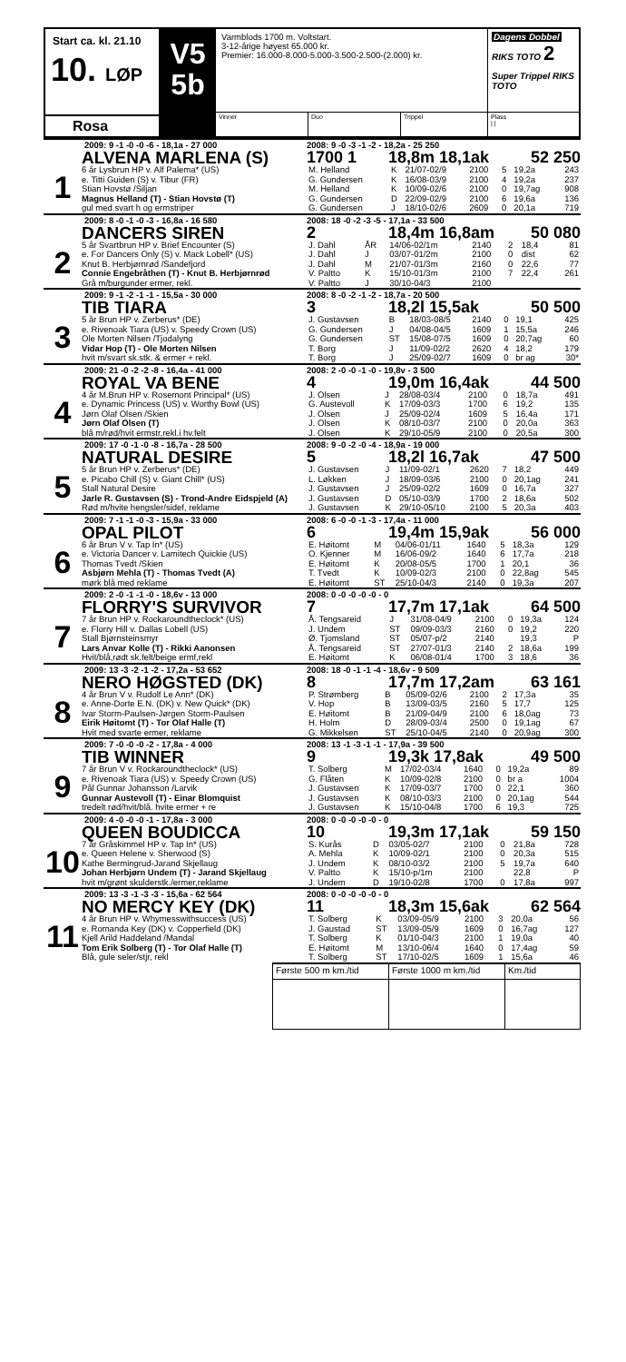Start ca. kl. 21.10
10. LØP
Rosa
V5
5b
Varmblods 1700 m. Voltstart.
3-12-årige høyest 65.000 kr.
Premier: 16.000-8.000-5.000-3.500-2.500-(2.000) kr.
Vinner Duo Trippel
Dagens Dobbel RIKS TOTO 2
Super Trippel RIKS TOTO
Plass
| |
2009: 9 -1 -0 -0 -6 - 18,1a - 27 000
2008: 9 -0 -3 -1 -2 - 18,2a - 25 250
1
ALVENA MARLENA (S)
6 år Lysbrun HP v. Alf Palema* (US)
e. Titti Guiden (S) v. Tibur (FR)
Stian Hovstø /Siljan
Magnus Helland (T) - Stian Hovstø (T)
gul med svart h og ermstriper
1700 1 18,8m 18,1ak 52 250
| M. Helland | K | 21/07-02/9 | 2100 | 5 | 19,2a | 243 |
| G. Gundersen | K | 16/08-03/9 | 2100 | 4 | 19,2a | 237 |
| M. Helland | K | 10/09-02/6 | 2100 | 0 | 19,7ag | 908 |
| G. Gundersen | D | 22/09-02/9 | 2100 | 6 | 19,6a | 136 |
| G. Gundersen | J | 18/10-02/6 | 2609 | 0 | 20,1a | 719 |
2009: 8 -0 -1 -0 -3 - 16,8a - 16 580
2008: 18 -0 -2 -3 -5 - 17,1a - 33 500
2
DANCERS SIREN
5 år Svartbrun HP v. Brief Encounter (S)
e. For Dancers Only (S) v. Mack Lobell* (US)
Knut B. Herbjørnrød /Sandefjord
Connie Engebråthen (T) - Knut B. Herbjørnrød
Grå m/burgunder ermer, rekl.
2 18,4m 16,8am 50 080
| J. Dahl | ÅR | 14/06-02/1m | 2140 | 2 | 18,4 | 81 |
| J. Dahl | J | 03/07-01/2m | 2100 | 0 | dist | 62 |
| J. Dahl | M | 21/07-01/3m | 2160 | 0 | 22,6 | 77 |
| V. Paltto | K | 15/10-01/3m | 2100 | 7 | 22,4 | 261 |
| V. Paltto | J | 30/10-04/3 | 2100 | | | |
2009: 9 -1 -2 -1 -1 - 15,5a - 30 000
2008: 8 -0 -2 -1 -2 - 18,7a - 20 500
3
TIB TIARA
5 år Brun HP v. Zerberus* (DE)
e. Rivenoak Tiara (US) v. Speedy Crown (US)
Ole Morten Nilsen /Tjodalyng
Vidar Hop (T) - Ole Morten Nilsen
hvit m/svart sk.stk. & ermer + rekl.
3 18,2l 15,5ak 50 500
| J. Gustavsen | B | 18/03-08/5 | 2140 | 0 | 19,1 | 425 |
| G. Gundersen | J | 04/08-04/5 | 1609 | 1 | 15,5a | 246 |
| G. Gundersen | ST | 15/08-07/5 | 1609 | 0 | 20,7ag | 60 |
| T. Borg | J | 11/09-02/2 | 2620 | 4 | 18,2 | 179 |
| T. Borg | J | 25/09-02/7 | 1609 | 0 | br ag | 30* |
2009: 21 -0 -2 -2 -8 - 16,4a - 41 000
2008: 2 -0 -0 -1 -0 - 19,8v - 3 500
4
ROYAL VA BENE
4 år M.Brun HP v. Rosemont Principal* (US)
e. Dynamic Princess (US) v. Worthy Bowl (US)
Jørn Olaf Olsen /Skien
Jørn Olaf Olsen (T)
blå m/rød/hvit ermstr,rekl.i hv.felt
4 19,0m 16,4ak 44 500
| J. Olsen | J | 28/08-03/4 | 2100 | 0 | 18,7a | 491 |
| G. Austevoll | K | 17/09-03/3 | 1700 | 6 | 19,2 | 135 |
| J. Olsen | J | 25/09-02/4 | 1609 | 5 | 16,4a | 171 |
| J. Olsen | K | 08/10-03/7 | 2100 | 0 | 20,0a | 363 |
| J. Olsen | K | 29/10-05/9 | 2100 | 0 | 20,5a | 300 |
2009: 17 -0 -1 -0 -8 - 16,7a - 28 500
2008: 9 -0 -2 -0 -4 - 18,9a - 19 000
5
NATURAL DESIRE
5 år Brun HP v. Zerberus* (DE)
e. Picabo Chill (S) v. Giant Chill* (US)
Stall Natural Desire
Jarle R. Gustavsen (S) - Trond-Andre Eidspjeld (A)
Rød m/hvite hengsler/sidef, reklame
5 18,2l 16,7ak 47 500
| J. Gustavsen | J | 11/09-02/1 | 2620 | 7 | 18,2 | 449 |
| L. Løkken | J | 18/09-03/6 | 2100 | 0 | 20,1ag | 241 |
| J. Gustavsen | J | 25/09-02/2 | 1609 | 0 | 16,7a | 327 |
| J. Gustavsen | D | 05/10-03/9 | 1700 | 2 | 18,6a | 502 |
| J. Gustavsen | K | 29/10-05/10 | 2100 | 5 | 20,3a | 403 |
2009: 7 -1 -1 -0 -3 - 15,9a - 33 000
2008: 6 -0 -0 -1 -3 - 17,4a - 11 000
6
OPAL PILOT
6 år Brun V v. Tap In* (US)
e. Victoria Dancer v. Lamitech Quickie (US)
Thomas Tvedt /Skien
Asbjørn Mehla (T) - Thomas Tvedt (A)
mørk blå med reklame
6 19,4m 15,9ak 56 000
| E. Høitomt | M | 04/06-01/11 | 1640 | 5 | 18,3a | 129 |
| O. Kjenner | M | 16/06-09/2 | 1640 | 6 | 17,7a | 218 |
| E. Høitomt | K | 20/08-05/5 | 1700 | 1 | 20,1 | 36 |
| T. Tvedt | K | 10/09-02/3 | 2100 | 0 | 22,8ag | 545 |
| E. Høitomt | ST | 25/10-04/3 | 2140 | 0 | 19,3a | 207 |
2009: 2 -0 -1 -1 -0 - 18,6v - 13 000
2008: 0 -0 -0 -0 -0 - 0
7
FLORRY'S SURVIVOR
7 år Brun HP v. Rockaroundtheclock* (US)
e. Florry Hill v. Dallas Lobell (US)
Stall Bjørnsteinsmyr
Lars Anvar Kolle (T) - Rikki Aanonsen
Hvit/blå,rødt sk.felt/beige ermf,rekl
7 17,7m 17,1ak 64 500
| Å. Tengsareid | J | 31/08-04/9 | 2100 | 0 | 19,3a | 124 |
| J. Undem | ST | 09/09-03/3 | 2160 | 0 | 19,2 | 220 |
| Ø. Tjomsland | ST | 05/07-p/2 | 2140 | | 19,3 | P |
| Å. Tengsareid | ST | 27/07-01/3 | 2140 | 2 | 18,6a | 199 |
| E. Høitomt | K | 06/08-01/4 | 1700 | 3 | 18,6 | 36 |
2009: 13 -3 -2 -1 -2 - 17,2a - 53 652
2008: 18 -0 -1 -1 -4 - 18,6v - 9 509
8
NERO HØGSTED (DK)
4 år Brun V v. Rudolf Le Ann* (DK)
e. Anne-Dorte E.N. (DK) v. New Quick* (DK)
Ivar Storm-Paulsen-Jørgen Storm-Paulsen
Eirik Høitomt (T) - Tor Olaf Halle (T)
Hvit med svarte ermer, reklame
8 17,7m 17,2am 63 161
| P. Strømberg | B | 05/09-02/6 | 2100 | 2 | 17,3a | 35 |
| V. Hop | B | 13/09-03/5 | 2160 | 5 | 17,7 | 125 |
| E. Høitomt | B | 21/09-04/9 | 2100 | 6 | 18,0ag | 73 |
| H. Holm | D | 28/09-03/4 | 2500 | 0 | 19,1ag | 67 |
| G. Mikkelsen | ST | 25/10-04/5 | 2140 | 0 | 20,9ag | 300 |
2009: 7 -0 -0 -0 -2 - 17,8a - 4 000
2008: 13 -1 -3 -1 -1 - 17,9a - 39 500
9
TIB WINNER
7 år Brun V v. Rockaroundtheclock* (US)
e. Rivenoak Tiara (US) v. Speedy Crown (US)
Pål Gunnar Johansson /Larvik
Gunnar Austevoll (T) - Einar Blomquist
tredelt rød/hvit/blå. hvite ermer + re
9 19,3k 17,8ak 49 500
| T. Solberg | M | 17/02-03/4 | 1640 | 0 | 19,2a | 89 |
| G. Flåten | K | 10/09-02/8 | 2100 | 0 | br a | 1004 |
| J. Gustavsen | K | 17/09-03/7 | 1700 | 0 | 22,1 | 360 |
| J. Gustavsen | K | 08/10-03/3 | 2100 | 0 | 20,1ag | 544 |
| J. Gustavsen | K | 15/10-04/8 | 1700 | 6 | 19,3 | 725 |
2009: 4 -0 -0 -0 -1 - 17,8a - 3 000
2008: 0 -0 -0 -0 -0 - 0
10
QUEEN BOUDICCA
7 år Gråskimmel HP v. Tap In* (US)
e. Queen Helene v. Sherwood (S)
Kathe Bermingrud-Jarand Skjellaug
Johan Herbjørn Undem (T) - Jarand Skjellaug
hvit m/grønt skulderstk./ermer,reklame
10 19,3m 17,1ak 59 150
| S. Kurås | D | 03/05-02/7 | 2100 | 0 | 21,8a | 728 |
| A. Mehla | K | 10/09-02/1 | 2100 | 0 | 20,3a | 515 |
| J. Undem | K | 08/10-03/2 | 2100 | 5 | 19,7a | 640 |
| V. Paltto | K | 15/10-p/1m | 2100 | | 22,8 | P |
| J. Undem | D | 19/10-02/8 | 1700 | 0 | 17,8a | 997 |
2009: 13 -3 -1 -3 -3 - 15,6a - 62 564
2008: 0 -0 -0 -0 -0 - 0
11
NO MERCY KEY (DK)
4 år Brun HP v. Whymesswithsuccess (US)
e. Romanda Key (DK) v. Copperfield (DK)
Kjell Arild Haddeland /Mandal
Tom Erik Solberg (T) - Tor Olaf Halle (T)
Blå, gule seler/stjr, rekl
11 18,3m 15,6ak 62 564
| T. Solberg | K | 03/09-05/9 | 2100 | 3 | 20,0a | 56 |
| J. Gaustad | ST | 13/09-05/9 | 1609 | 0 | 16,7ag | 127 |
| T. Solberg | K | 01/10-04/3 | 2100 | 1 | 19,0a | 40 |
| E. Høitomt | M | 13/10-06/4 | 1640 | 0 | 17,4ag | 59 |
| T. Solberg | ST | 17/10-02/5 | 1609 | 1 | 15,6a | 46 |
Første 500 m km./tid
Første 1000 m km./tid
Km./tid